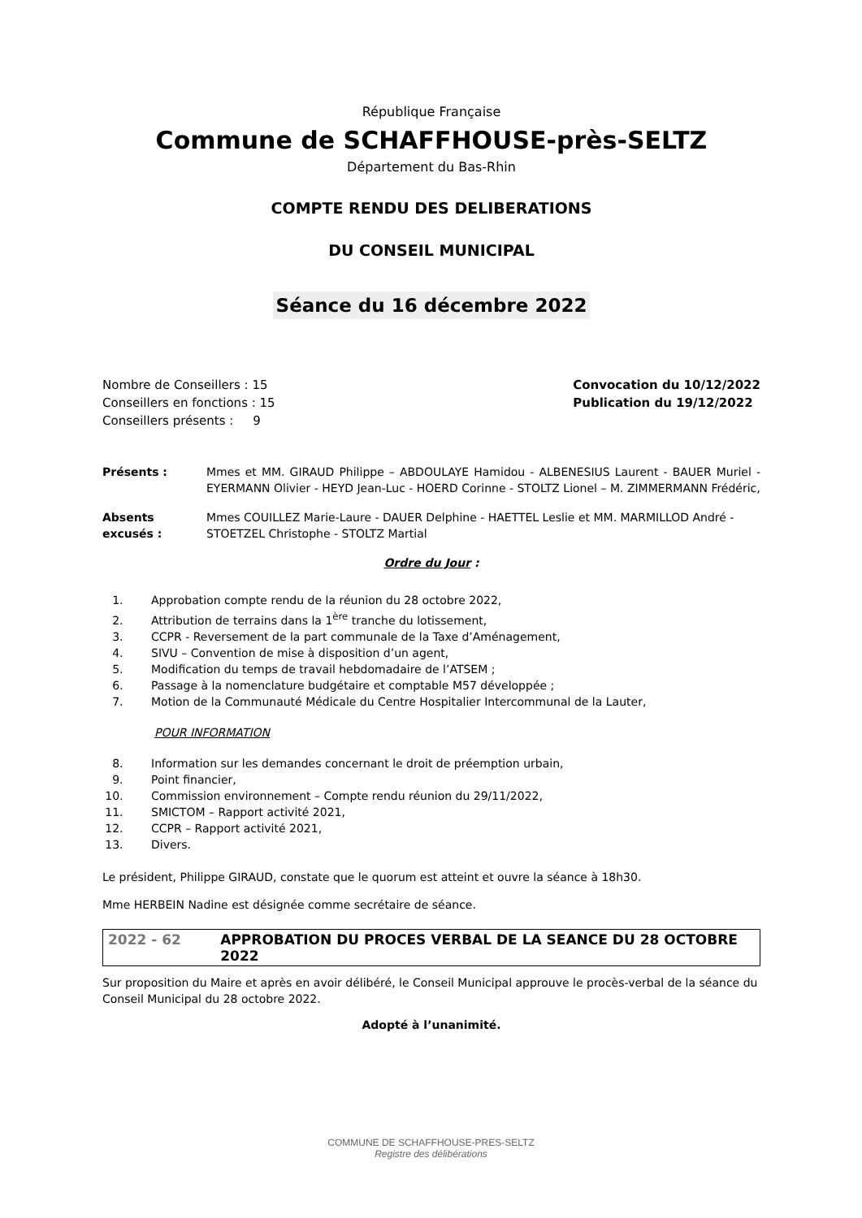République Française
Commune de SCHAFFHOUSE-près-SELTZ
Département du Bas-Rhin
COMPTE RENDU DES DELIBERATIONS
DU CONSEIL MUNICIPAL
Séance du 16 décembre 2022
Nombre de Conseillers : 15
Conseillers en fonctions : 15
Conseillers présents : 9
Convocation du 10/12/2022
Publication du 19/12/2022
Présents : Mmes et MM. GIRAUD Philippe – ABDOULAYE Hamidou - ALBENESIUS Laurent - BAUER Muriel - EYERMANN Olivier - HEYD Jean-Luc - HOERD Corinne - STOLTZ Lionel – M. ZIMMERMANN Frédéric,
Absents excusés : Mmes COUILLEZ Marie-Laure - DAUER Delphine - HAETTEL Leslie et MM. MARMILLOD André - STOETZEL Christophe - STOLTZ Martial
Ordre du Jour :
1. Approbation compte rendu de la réunion du 28 octobre 2022,
2. Attribution de terrains dans la 1<sup>ère</sup> tranche du lotissement,
3. CCPR - Reversement de la part communale de la Taxe d’Aménagement,
4. SIVU – Convention de mise à disposition d’un agent,
5. Modification du temps de travail hebdomadaire de l’ATSEM ;
6. Passage à la nomenclature budgétaire et comptable M57 développée ;
7. Motion de la Communauté Médicale du Centre Hospitalier Intercommunal de la Lauter,
POUR INFORMATION
8. Information sur les demandes concernant le droit de préemption urbain,
9. Point financier,
10. Commission environnement – Compte rendu réunion du 29/11/2022,
11. SMICTOM – Rapport activité 2021,
12. CCPR – Rapport activité 2021,
13. Divers.
Le président, Philippe GIRAUD, constate que le quorum est atteint et ouvre la séance à 18h30.
Mme HERBEIN Nadine est désignée comme secrétaire de séance.
2022 - 62 APPROBATION DU PROCES VERBAL DE LA SEANCE DU 28 OCTOBRE 2022
Sur proposition du Maire et après en avoir délibéré, le Conseil Municipal approuve le procès-verbal de la séance du Conseil Municipal du 28 octobre 2022.
Adopté à l’unanimité.
COMMUNE DE SCHAFFHOUSE-PRES-SELTZ
Registre des délibérations